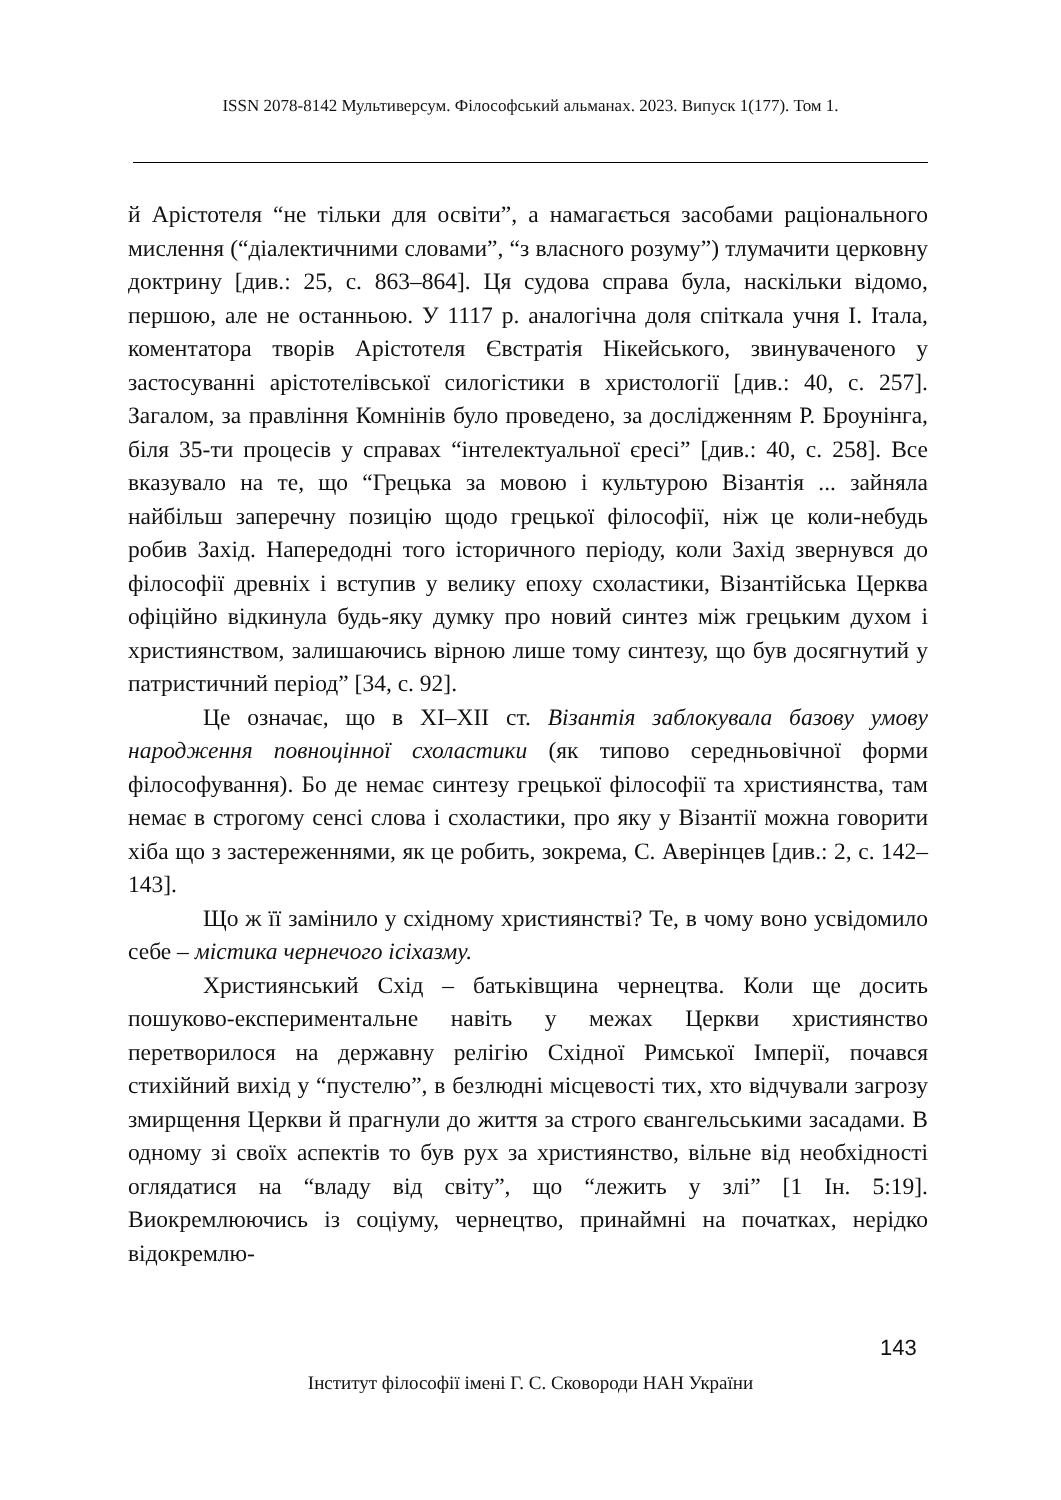ISSN 2078-8142 Мультиверсум. Філософський альманах. 2023. Випуск 1(177). Том 1.
й Арістотеля “не тільки для освіти”, а намагається засобами раціонального мислення (“діалектичними словами”, “з власного розуму”) тлумачити церковну доктрину [див.: 25, с. 863–864]. Ця судова справа була, наскільки відомо, першою, але не останньою. У 1117 р. аналогічна доля спіткала учня І. Італа, коментатора творів Арістотеля Євстратія Нікейського, звинуваченого у застосуванні арістотелівської силогістики в христології [див.: 40, с. 257]. Загалом, за правління Комнінів було проведено, за дослідженням Р. Броунінга, біля 35-ти процесів у справах “інтелектуальної єресі” [див.: 40, с. 258]. Все вказувало на те, що “Грецька за мовою і культурою Візантія ... зайняла найбільш заперечну позицію щодо грецької філософії, ніж це коли-небудь робив Захід. Напередодні того історичного періоду, коли Захід звернувся до філософії древніх і вступив у велику епоху схоластики, Візантійська Церква офіційно відкинула будь-яку думку про новий синтез між грецьким духом і християнством, залишаючись вірною лише тому синтезу, що був досягнутий у патристичний період” [34, с. 92].
Це означає, що в ХІ–ХІІ ст. Візантія заблокувала базову умову народження повноцінної схоластики (як типово середньовічної форми філософування). Бо де немає синтезу грецької філософії та християнства, там немає в строгому сенсі слова і схоластики, про яку у Візантії можна говорити хіба що з застереженнями, як це робить, зокрема, С. Аверінцев [див.: 2, с. 142–143].
Що ж її замінило у східному християнстві? Те, в чому воно усвідомило себе – містика чернечого ісіхазму.
Християнський Схід – батьківщина чернецтва. Коли ще досить пошуково-експериментальне навіть у межах Церкви християнство перетворилося на державну релігію Східної Римської Імперії, почався стихійний вихід у “пустелю”, в безлюдні місцевості тих, хто відчували загрозу змирщення Церкви й прагнули до життя за строго євангельськими засадами. В одному зі своїх аспектів то був рух за християнство, вільне від необхідності оглядатися на “владу від світу”, що “лежить у злі” [1 Ін. 5:19]. Виокремлюючись із соціуму, чернецтво, принаймні на початках, нерідко відокремлю-
143
Інститут філософії імені Г. С. Сковороди НАН України